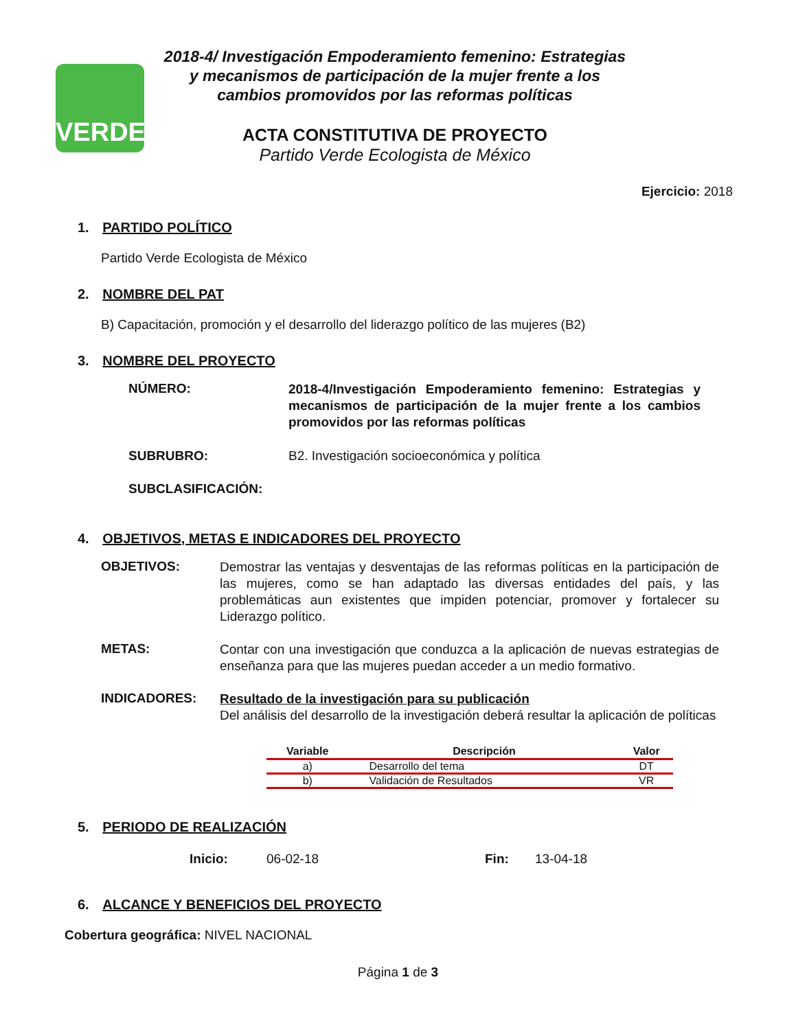VERDE
2018-4/ Investigación Empoderamiento femenino: Estrategias y mecanismos de participación de la mujer frente a los cambios promovidos por las reformas políticas
ACTA CONSTITUTIVA DE PROYECTO
Partido Verde Ecologista de México
Ejercicio: 2018
1. PARTIDO POLÍTICO
Partido Verde Ecologista de México
2. NOMBRE DEL PAT
B) Capacitación, promoción y el desarrollo del liderazgo político de las mujeres (B2)
3. NOMBRE DEL PROYECTO
NÚMERO:
2018-4/Investigación Empoderamiento femenino: Estrategias y mecanismos de participación de la mujer frente a los cambios promovidos por las reformas políticas
SUBRUBRO: B2. Investigación socioeconómica y política
SUBCLASIFICACIÓN:
4. OBJETIVOS, METAS E INDICADORES DEL PROYECTO
OBJETIVOS:
Demostrar las ventajas y desventajas de las reformas políticas en la participación de las mujeres, como se han adaptado las diversas entidades del país, y las problemáticas aun existentes que impiden potenciar, promover y fortalecer su Liderazgo político.
METAS:
Contar con una investigación que conduzca a la aplicación de nuevas estrategias de enseñanza para que las mujeres puedan acceder a un medio formativo.
INDICADORES:
Resultado de la investigación para su publicación
Del análisis del desarrollo de la investigación deberá resultar la aplicación de políticas
| Variable | Descripción | Valor |
| --- | --- | --- |
| a) | Desarrollo del tema | DT |
| b) | Validación de Resultados | VR |
5. PERIODO DE REALIZACIÓN
Inicio: 06-02-18 Fin: 13-04-18
6. ALCANCE Y BENEFICIOS DEL PROYECTO
Cobertura geográfica: NIVEL NACIONAL
Página 1 de 3